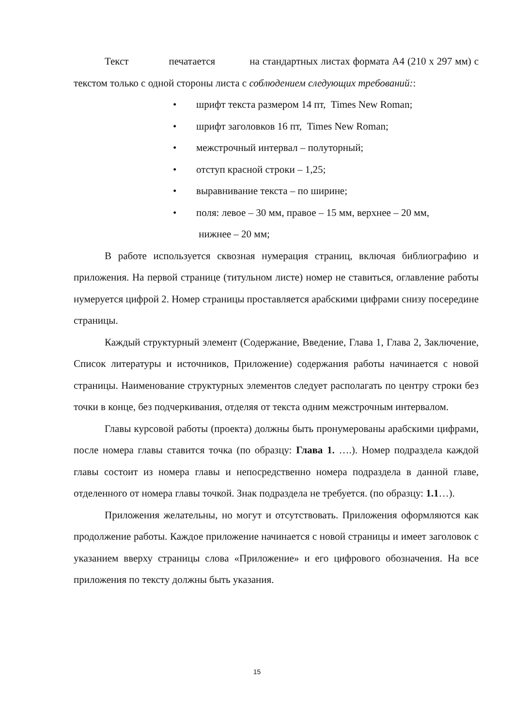Текст печатается на стандартных листах формата А4 (210 х 297 мм) с текстом только с одной стороны листа с соблюдением следующих требований::
• шрифт текста размером 14 пт, Times New Roman;
• шрифт заголовков 16 пт, Times New Roman;
• межстрочный интервал – полуторный;
• отступ красной строки – 1,25;
• выравнивание текста – по ширине;
• поля: левое – 30 мм, правое – 15 мм, верхнее – 20 мм,
нижнее – 20 мм;
В работе используется сквозная нумерация страниц, включая библиографию и приложения. На первой странице (титульном листе) номер не ставиться, оглавление работы нумеруется цифрой 2. Номер страницы проставляется арабскими цифрами снизу посередине страницы.
Каждый структурный элемент (Содержание, Введение, Глава 1, Глава 2, Заключение, Список литературы и источников, Приложение) содержания работы начинается с новой страницы. Наименование структурных элементов следует располагать по центру строки без точки в конце, без подчеркивания, отделяя от текста одним межстрочным интервалом.
Главы курсовой работы (проекта) должны быть пронумерованы арабскими цифрами, после номера главы ставится точка (по образцу: Глава 1. ….). Номер подраздела каждой главы состоит из номера главы и непосредственно номера подраздела в данной главе, отделенного от номера главы точкой. Знак подраздела не требуется. (по образцу: 1.1…).
Приложения желательны, но могут и отсутствовать. Приложения оформляются как продолжение работы. Каждое приложение начинается с новой страницы и имеет заголовок с указанием вверху страницы слова «Приложение» и его цифрового обозначения. На все приложения по тексту должны быть указания.
15